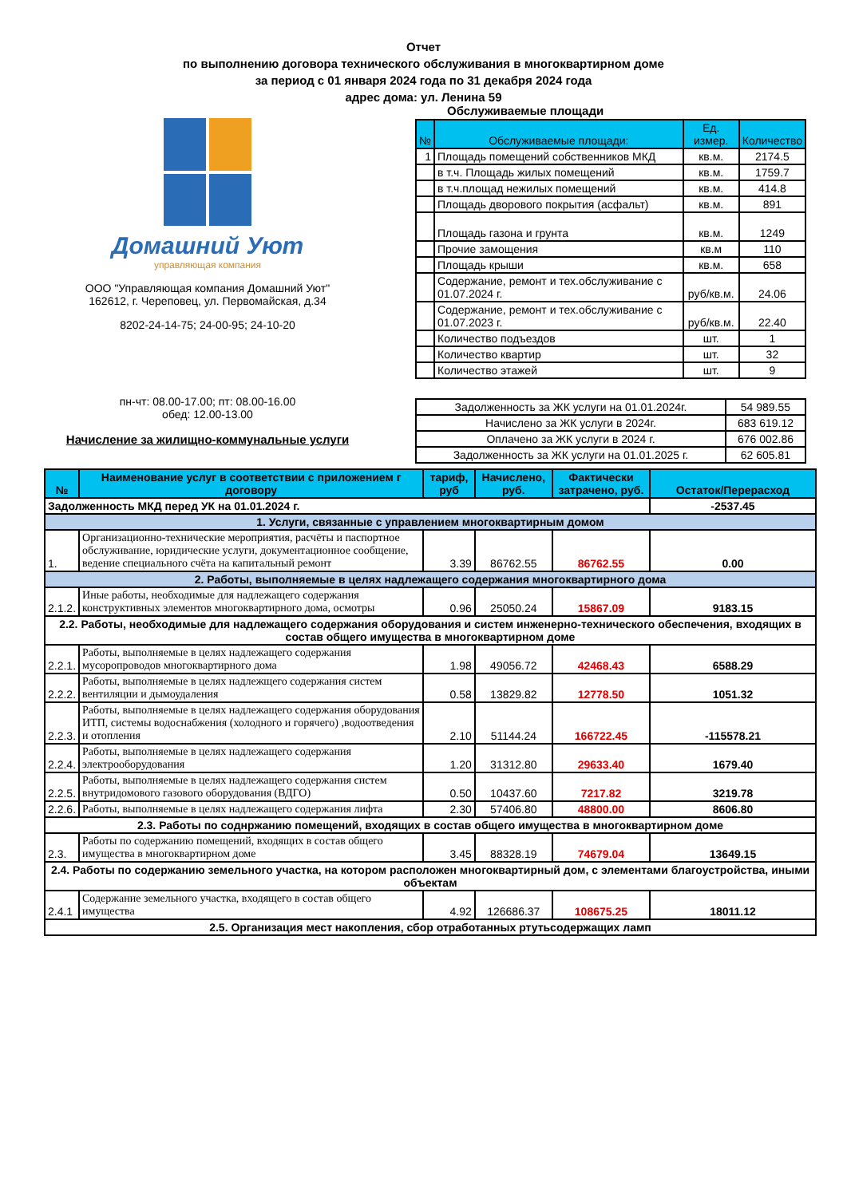Отчет
по выполнению договора технического обслуживания в многоквартирном доме
за период с 01 января 2024 года по 31 декабря 2024 года
адрес дома: ул. Ленина 59
Домашний Уют
управляющая компания
ООО "Управляющая компания Домашний Уют"
162612, г. Череповец, ул. Первомайская, д.34
8202-24-14-75; 24-00-95; 24-10-20
пн-чт: 08.00-17.00; пт: 08.00-16.00
обед: 12.00-13.00
Начисление за жилищно-коммунальные услуги
Обслуживаемые площади
| № | Обслуживаемые площади: | Ед. измер. | Количество |
| --- | --- | --- | --- |
| 1 | Площадь помещений собственников МКД | кв.м. | 2174.5 |
| | в т.ч. Площадь жилых помещений | кв.м. | 1759.7 |
| | в т.ч.площад нежилых помещений | кв.м. | 414.8 |
| | Площадь дворового покрытия (асфальт) | кв.м. | 891 |
| | Площадь газона и грунта | кв.м. | 1249 |
| | Прочие замощения | кв.м | 110 |
| | Площадь крыши | кв.м. | 658 |
| | Содержание, ремонт и тех.обслуживание с 01.07.2024 г. | руб/кв.м. | 24.06 |
| | Содержание, ремонт и тех.обслуживание с 01.07.2023 г. | руб/кв.м. | 22.40 |
| | Количество подъездов | шт. | 1 |
| | Количество квартир | шт. | 32 |
| | Количество этажей | шт. | 9 |
| Задолженность за ЖК услуги на 01.01.2024г. | 54 989.55 |
| Начислено за ЖК услуги в 2024г. | 683 619.12 |
| Оплачено за ЖК услуги в 2024 г. | 676 002.86 |
| Задолженность за ЖК услуги на 01.01.2025 г. | 62 605.81 |
| № | Наименование услуг в соответствии с приложением г договору | тариф, руб | Начислено, руб. | Фактически затрачено, руб. | Остаток/Перерасход |
| --- | --- | --- | --- | --- | --- |
| Задолженность МКД перед УК на 01.01.2024 г. | | | | | -2537.45 |
| 1. Услуги, связанные с управлением многоквартирным домом | | | | | |
| 1. | Организационно-технические мероприятия, расчёты и паспортное обслуживание, юридические услуги, документационное сообщение, ведение специального счёта на капитальный ремонт | 3.39 | 86762.55 | 86762.55 | 0.00 |
| 2. Работы, выполняемые в целях надлежащего содержания многоквартирного дома | | | | | |
| 2.1.2. | Иные работы, необходимые для надлежащего содержания конструктивных элементов многоквартирного дома, осмотры | 0.96 | 25050.24 | 15867.09 | 9183.15 |
| 2.2. Работы, необходимые для надлежащего содержания оборудования и систем инженерно-технического обеспечения, входящих в состав общего имущества в многоквартирном доме | | | | | |
| 2.2.1. | Работы, выполняемые в целях надлежащего содержания мусоропроводов многоквартирного дома | 1.98 | 49056.72 | 42468.43 | 6588.29 |
| 2.2.2. | Работы, выполняемые в целях надлежщего содержания систем вентиляции и дымоудаления | 0.58 | 13829.82 | 12778.50 | 1051.32 |
| 2.2.3. | Работы, выполняемые в целях надлежащего содержания оборудования ИТП, системы водоснабжения (холодного и горячего) ,водоотведения и отопления | 2.10 | 51144.24 | 166722.45 | -115578.21 |
| 2.2.4. | Работы, выполняемые в целях надлежащего содержания электрооборудования | 1.20 | 31312.80 | 29633.40 | 1679.40 |
| 2.2.5. | Работы, выполняемые в целях надлежащего содержания систем внутридомового газового оборудования (ВДГО) | 0.50 | 10437.60 | 7217.82 | 3219.78 |
| 2.2.6. | Работы, выполняемые в целях надлежащего содержания лифта | 2.30 | 57406.80 | 48800.00 | 8606.80 |
| 2.3. Работы по соднржанию помещений, входящих в состав общего имущества в многоквартирном доме | | | | | |
| 2.3. | Работы по содержанию помещений, входящих в состав общего имущества в многоквартирном доме | 3.45 | 88328.19 | 74679.04 | 13649.15 |
| 2.4. Работы по содержанию земельного участка, на котором расположен многоквартирный дом, с элементами благоустройства, иными объектам | | | | | |
| 2.4.1 | Содержание земельного участка, входящего в состав общего имущества | 4.92 | 126686.37 | 108675.25 | 18011.12 |
| 2.5. Организация мест накопления, сбор отработанных ртутьсодержащих ламп | | | | | |